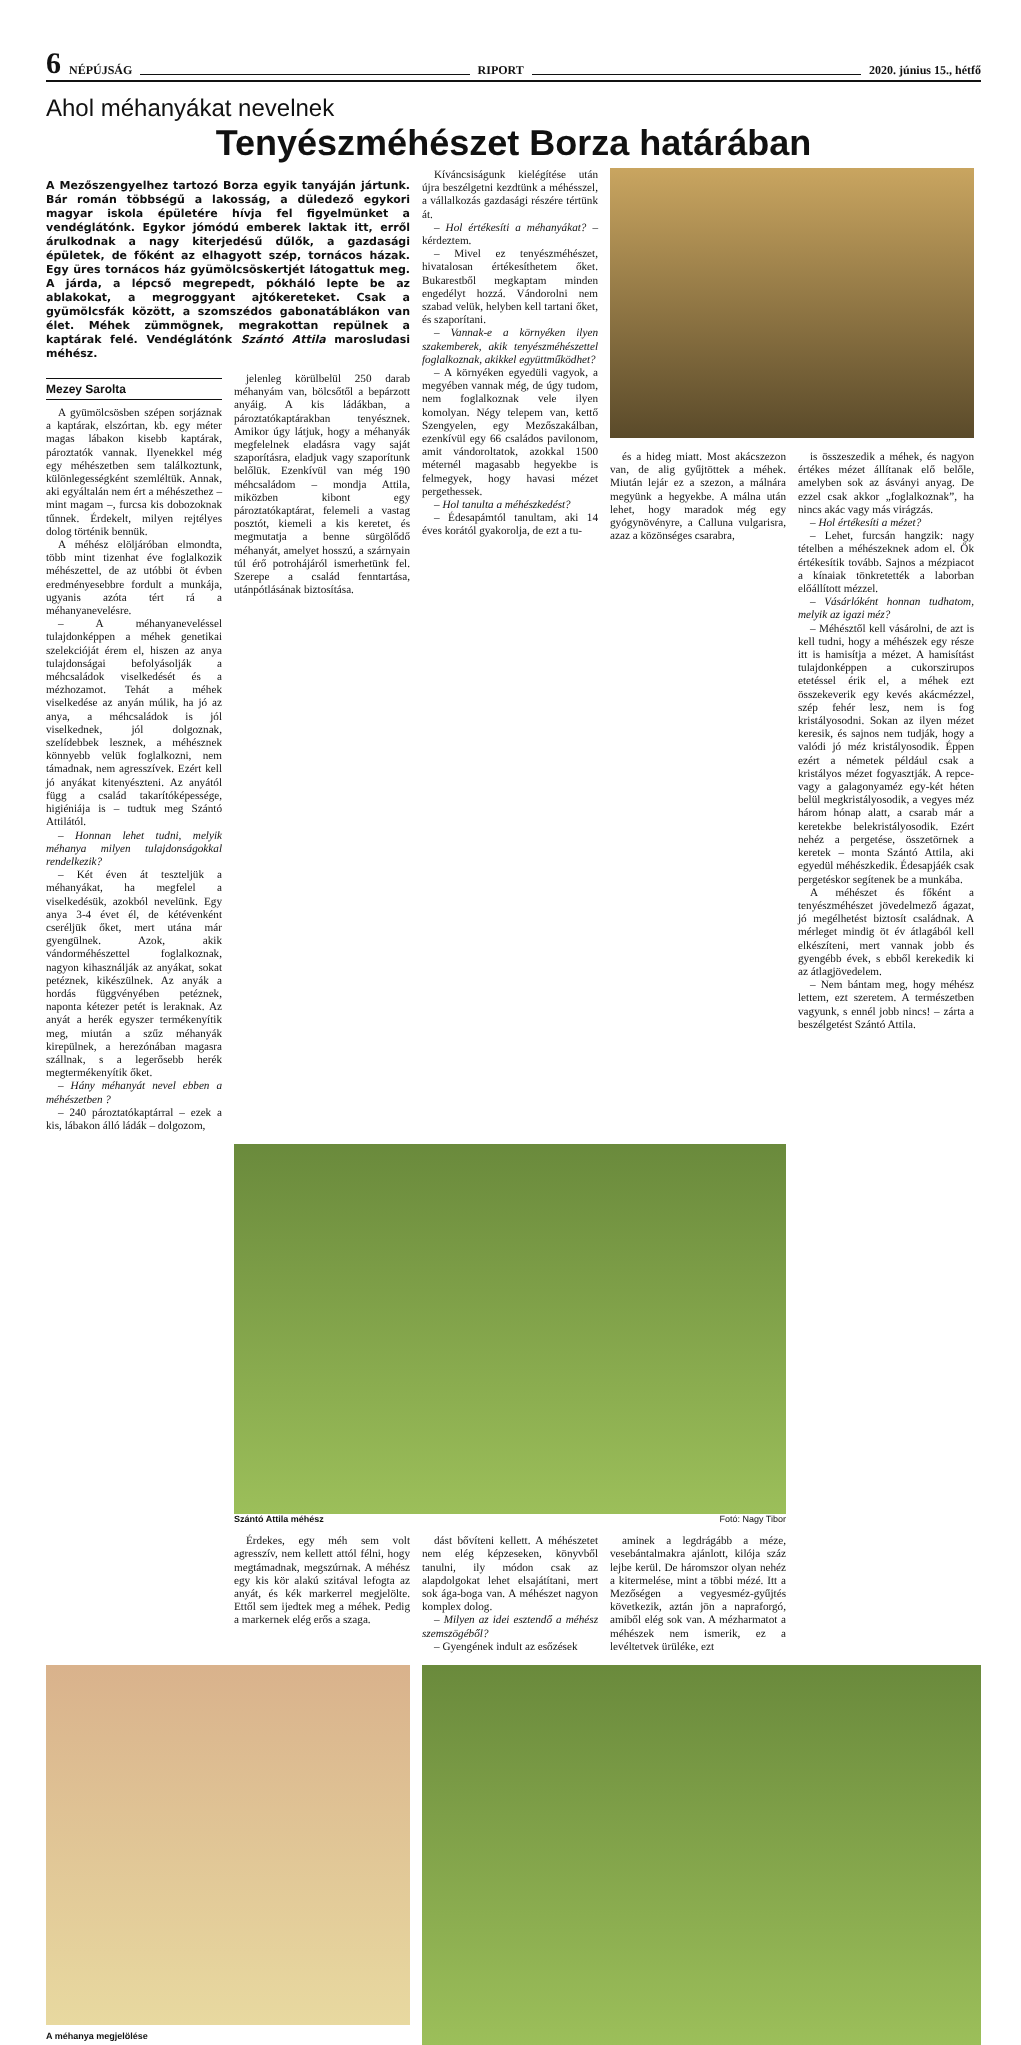6 NÉPÚJSÁG RIPORT 2020. június 15., hétfő
Ahol méhanyákat nevelnek
Tenyészméhészet Borza határában
A Mezőszengyelhez tartozó Borza egyik tanyáján jártunk. Bár román többségű a lakosság, a düledező egykori magyar iskola épületére hívja fel figyelmünket a vendéglátónk. Egykor jómódú emberek laktak itt, erről árulkodnak a nagy kiterjedésű dűlők, a gazdasági épületek, de főként az elhagyott szép, tornácos házak. Egy üres tornácos ház gyümölcsöskertjét látogattuk meg. A járda, a lépcső megrepedt, pókháló lepte be az ablakokat, a megroggyant ajtókereteket. Csak a gyümölcsfák között, a szomszédos gabonatáblákon van élet. Méhek zümmögnek, megrakottan repülnek a kaptárak felé. Vendéglátónk Szántó Attila marosludasi méhész.
Mezey Sarolta
A gyümölcsösben szépen sorjáznak a kaptárak, elszórtan, kb. egy méter magas lábakon kisebb kaptárak, pároztatók vannak. Ilyenekkel még egy méhészetben sem találkoztunk, különlegességként szemléltük. Annak, aki egyáltalán nem ért a méhészethez – mint magam –, furcsa kis dobozoknak tűnnek. Érdekelt, milyen rejtélyes dolog történik bennük.
A méhész elöljáróban elmondta, több mint tizenhat éve foglalkozik méhészettel, de az utóbbi öt évben eredményesebbre fordult a munkája, ugyanis azóta tért rá a méhanyanevelésre.
– A méhanyaneveléssel tulajdonképpen a méhek genetikai szelekcióját érem el, hiszen az anya tulajdonságai befolyásolják a méhcsaládok viselkedését és a mézhozamot. Tehát a méhek viselkedése az anyán múlik, ha jó az anya, a méhcsaládok is jól viselkednek, jól dolgoznak, szelídebbek lesznek, a méhésznek könnyebb velük foglalkozni, nem támadnak, nem agresszívek. Ezért kell jó anyákat kitenyészteni. Az anyától függ a család takarítóképessége, higiéniája is – tudtuk meg Szántó Attilától.
– Honnan lehet tudni, melyik méhanya milyen tulajdonságokkal rendelkezik?
– Két éven át teszteljük a méhanyákat, ha megfelel a viselkedésük, azokból nevelünk. Egy anya 3-4 évet él, de kétévenként cseréljük őket, mert utána már gyengülnek. Azok, akik vándorméhészettel foglalkoznak, nagyon kihasználják az anyákat, sokat petéznek, kikészülnek. Az anyák a hordás függvényében petéznek, naponta kétezer petét is leraknak. Az anyát a herék egyszer termékenyítik meg, miután a szűz méhanyák kirepülnek, a herezónában magasra szállnak, s a legerősebb herék megtermékenyítik őket.
– Hány méhanyát nevel ebben a méhészetben ?
– 240 pároztatókaptárral – ezek a kis, lábakon álló ládák – dolgozom,
jelenleg körülbelül 250 darab méhanyám van, bölcsőtől a bepárzott anyáig. A kis ládákban, a pároztatókaptárakban tenyésznek. Amikor úgy látjuk, hogy a méhanyák megfelelnek eladásra vagy saját szaporításra, eladjuk vagy szaporítunk belőlük. Ezenkívül van még 190 méhcsaládom – mondja Attila, miközben kibont egy pároztatókaptárat, felemeli a vastag posztót, kiemeli a kis keretet, és megmutatja a benne sürgölődő méhanyát, amelyet hosszú, a szárnyain túl érő potrohájáról ismerhetünk fel. Szerepe a család fenntartása, utánpótlásának biztosítása.
Kíváncsiságunk kielégítése után újra beszélgetni kezdtünk a méhésszel, a vállalkozás gazdasági részére tértünk át.
– Hol értékesíti a méhanyákat? – kérdeztem.
– Mivel ez tenyészméhészet, hivatalosan értékesíthetem őket. Bukarestből megkaptam minden engedélyt hozzá. Vándorolni nem szabad velük, helyben kell tartani őket, és szaporítani.
– Vannak-e a környéken ilyen szakemberek, akik tenyészméhészettel foglalkoznak, akikkel együttműködhet?
– A környéken egyedüli vagyok, a megyében vannak még, de úgy tudom, nem foglalkoznak vele ilyen komolyan. Négy telepem van, kettő Szengyelen, egy Mezőszakálban, ezenkívül egy 66 családos pavilonom, amit vándoroltatok, azokkal 1500 méternél magasabb hegyekbe is felmegyek, hogy havasi mézet pergethessek.
– Hol tanulta a méhészkedést?
– Édesapámtól tanultam, aki 14 éves korától gyakorolja, de ezt a tu-
és a hideg miatt. Most akácszezon van, de alig gyűjtöttek a méhek. Miután lejár ez a szezon, a málnára megyünk a hegyekbe. A málna után lehet, hogy maradok még egy gyógynövényre, a Calluna vulgarisra, azaz a közönséges csarabra,
is összeszedik a méhek, és nagyon értékes mézet állítanak elő belőle, amelyben sok az ásványi anyag. De ezzel csak akkor „foglalkoznak”, ha nincs akác vagy más virágzás.
– Hol értékesíti a mézet?
– Lehet, furcsán hangzik: nagy tételben a méhészeknek adom el. Ők értékesítik tovább. Sajnos a mézpiacot a kínaiak tönkretették a laborban előállított mézzel.
– Vásárlóként honnan tudhatom, melyik az igazi méz?
– Méhésztől kell vásárolni, de azt is kell tudni, hogy a méhészek egy része itt is hamisítja a mézet. A hamisítást tulajdonképpen a cukorszirupos etetéssel érik el, a méhek ezt összekeverik egy kevés akácmézzel, szép fehér lesz, nem is fog kristályosodni. Sokan az ilyen mézet keresik, és sajnos nem tudják, hogy a valódi jó méz kristályosodik. Éppen ezért a németek például csak a kristályos mézet fogyasztják. A repce- vagy a galagonyaméz egy-két héten belül megkristályosodik, a vegyes méz három hónap alatt, a csarab már a keretekbe belekristályosodik. Ezért nehéz a pergetése, összetörnek a keretek – monta Szántó Attila, aki egyedül méhészkedik. Édesapjáék csak pergetéskor segítenek be a munkába.
A méhészet és főként a tenyészméhészet jövedelmező ágazat, jó megélhetést biztosít családnak. A mérleget mindig öt év átlagából kell elkészíteni, mert vannak jobb és gyengébb évek, s ebből kerekedik ki az átlagjövedelem.
– Nem bántam meg, hogy méhész lettem, ezt szeretem. A természetben vagyunk, s ennél jobb nincs! – zárta a beszélgetést Szántó Attila.
Szántó Attila méhész Fotó: Nagy Tibor
Érdekes, egy méh sem volt agresszív, nem kellett attól félni, hogy megtámadnak, megszúrnak. A méhész egy kis kör alakú szitával lefogta az anyát, és kék markerrel megjelölte. Ettől sem ijedtek meg a méhek. Pedig a markernek elég erős a szaga.
dást bővíteni kellett. A méhészetet nem elég képzeseken, könyvből tanulni, ily módon csak az alapdolgokat lehet elsajátítani, mert sok ága-boga van. A méhészet nagyon komplex dolog.
– Milyen az idei esztendő a méhész szemszögéből?
– Gyengének indult az esőzések
aminek a legdrágább a méze, vesebántalmakra ajánlott, kilója száz lejbe kerül. De háromszor olyan nehéz a kitermelése, mint a többi mézé. Itt a Mezőségen a vegyesméz-gyűjtés következik, aztán jön a napraforgó, amiből elég sok van. A mézharmatot a méhészek nem ismerik, ez a levéltetvek ürüléke, ezt
A méhanya megjelölése